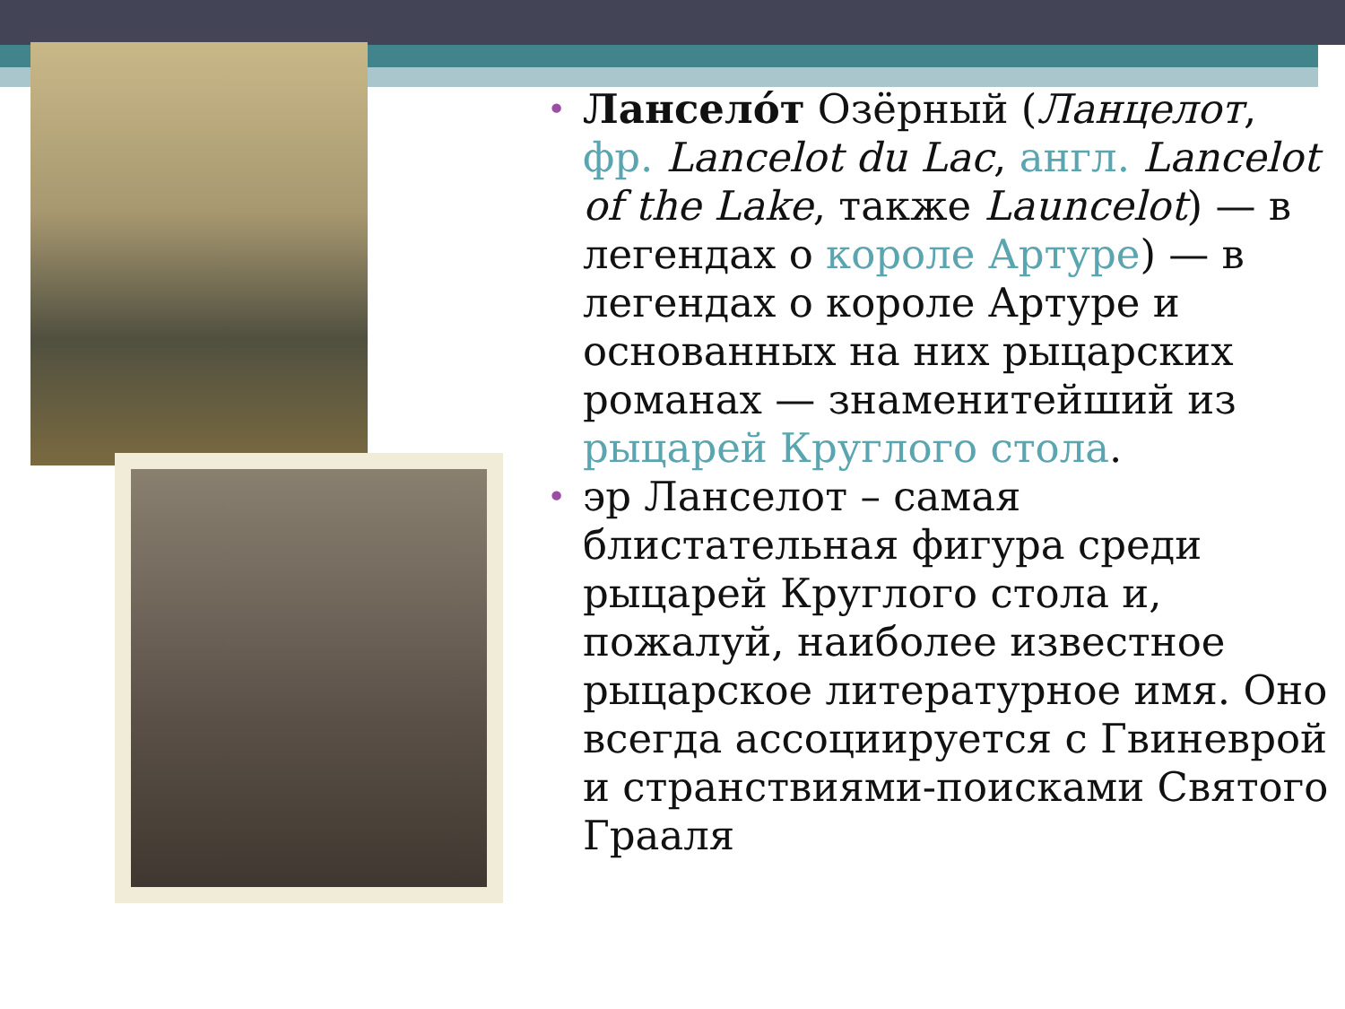• Лансело́т Озёрный (Ланцелот, фр. Lancelot du Lac, англ. Lancelot of the Lake, также Launcelot) — в легендах о короле Артуре) — в легендах о короле Артуре и основанных на них рыцарских романах — знаменитейший из рыцарей Круглого стола.
• эр Ланселот – самая блистательная фигура среди рыцарей Круглого стола и, пожалуй, наиболее известное рыцарское литературное имя. Оно всегда ассоциируется с Гвиневрой и странствиями-поисками Святого Грааля